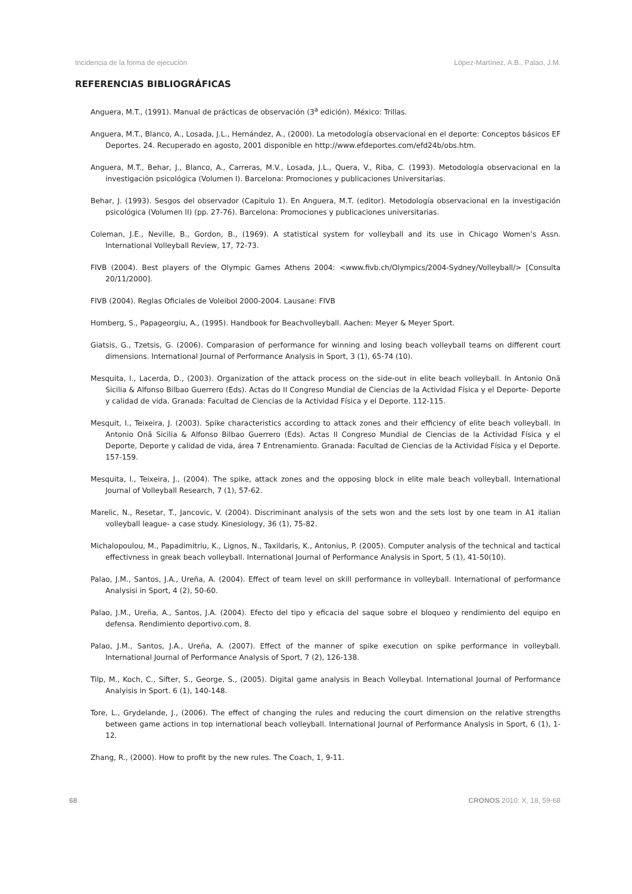Incidencia de la forma de ejecución López-Martínez, A.B., Palao, J.M.
REFERENCIAS BIBLIOGRÁFICAS
Anguera, M.T., (1991). Manual de prácticas de observación (3<sup>a</sup> edición). México: Trillas.
Anguera, M.T., Blanco, A., Losada, J.L., Hernández, A., (2000). La metodología observacional en el deporte: Conceptos básicos EF Deportes. 24. Recuperado en agosto, 2001 disponible en http://www.efdeportes.com/efd24b/obs.htm.
Anguera, M.T., Behar, J., Blanco, A., Carreras, M.V., Losada, J.L., Quera, V., Riba, C. (1993). Metodología observacional en la investigación psicológica (Volumen I). Barcelona: Promociones y publicaciones Universitarias.
Behar, J. (1993). Sesgos del observador (Capitulo 1). En Anguera, M.T. (editor). Metodología observacional en la investigación psicológica (Volumen II) (pp. 27-76). Barcelona: Promociones y publicaciones universitarias.
Coleman, J.E., Neville, B., Gordon, B., (1969). A statistical system for volleyball and its use in Chicago Women’s Assn. International Volleyball Review, 17, 72-73.
FIVB (2004). Best players of the Olympic Games Athens 2004: <www.fivb.ch/Olympics/2004-Sydney/Volleyball/> [Consulta 20/11/2000].
FIVB (2004). Reglas Oficiales de Voleibol 2000-2004. Lausane: FIVB
Homberg, S., Papageorgiu, A., (1995). Handbook for Beachvolleyball. Aachen: Meyer & Meyer Sport.
Giatsis, G., Tzetsis, G. (2006). Comparasion of performance for winning and losing beach volleyball teams on different court dimensions. International Journal of Performance Analysis in Sport, 3 (1), 65-74 (10).
Mesquita, I., Lacerda, D., (2003). Organization of the attack process on the side-out in elite beach volleyball. In Antonio Onã Sicilia & Alfonso Bilbao Guerrero (Eds). Actas do II Congreso Mundial de Ciencias de la Actividad Física y el Deporte- Deporte y calidad de vida. Granada: Facultad de Ciencias de la Actividad Física y el Deporte. 112-115.
Mesquit, I., Teixeira, J. (2003). Spike characteristics according to attack zones and their efficiency of elite beach volleyball. In Antonio Onã Sicilia & Alfonso Bilbao Guerrero (Eds). Actas II Congreso Mundial de Ciencias de la Actividad Física y el Deporte, Deporte y calidad de vida, área 7 Entrenamiento. Granada: Facultad de Ciencias de la Actividad Física y el Deporte. 157-159.
Mesquita, I., Teixeira, J., (2004). The spike, attack zones and the opposing block in elite male beach volleyball. International Journal of Volleyball Research, 7 (1), 57-62.
Marelic, N., Resetar, T., Jancovic, V. (2004). Discriminant analysis of the sets won and the sets lost by one team in A1 italian volleyball league- a case study. Kinesiology, 36 (1), 75-82.
Michalopoulou, M., Papadimitriu, K., Lignos, N., Taxildaris, K., Antonius, P. (2005). Computer analysis of the technical and tactical effectivness in greak beach volleyball. International Journal of Performance Analysis in Sport, 5 (1), 41-50(10).
Palao, J.M., Santos, J.A., Ureña, A. (2004). Effect of team level on skill performance in volleyball. International of performance Analysisi in Sport, 4 (2), 50-60.
Palao, J.M., Ureña, A., Santos, J.A. (2004). Efecto del tipo y eficacia del saque sobre el bloqueo y rendimiento del equipo en defensa. Rendimiento deportivo.com, 8.
Palao, J.M., Santos, J.A., Ureña, A. (2007). Effect of the manner of spike execution on spike performance in volleyball. International Journal of Performance Analysis of Sport, 7 (2), 126-138.
Tilp, M., Koch, C., Sifter, S., George, S., (2005). Digital game analysis in Beach Volleybal. International Journal of Performance Analyisis in Sport. 6 (1), 140-148.
Tore, L., Grydelande, J., (2006). The effect of changing the rules and reducing the court dimension on the relative strengths between game actions in top international beach volleyball. International Journal of Performance Analysis in Sport, 6 (1), 1-12.
Zhang, R., (2000). How to profit by the new rules. The Coach, 1, 9-11.
68 CRONOS 2010: X, 18, 59-68